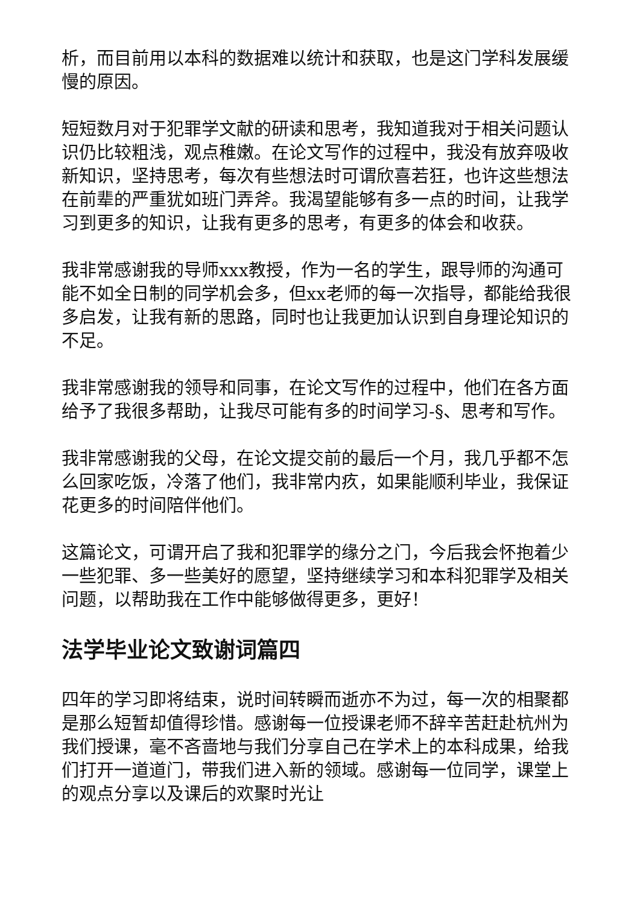析，而目前用以本科的数据难以统计和获取，也是这门学科发展缓慢的原因。
短短数月对于犯罪学文献的研读和思考，我知道我对于相关问题认识仍比较粗浅，观点稚嫩。在论文写作的过程中，我没有放弃吸收新知识，坚持思考，每次有些想法时可谓欣喜若狂，也许这些想法在前辈的严重犹如班门弄斧。我渴望能够有多一点的时间，让我学习到更多的知识，让我有更多的思考，有更多的体会和收获。
我非常感谢我的导师xxx教授，作为一名的学生，跟导师的沟通可能不如全日制的同学机会多，但xx老师的每一次指导，都能给我很多启发，让我有新的思路，同时也让我更加认识到自身理论知识的不足。
我非常感谢我的领导和同事，在论文写作的过程中，他们在各方面给予了我很多帮助，让我尽可能有多的时间学习-§、思考和写作。
我非常感谢我的父母，在论文提交前的最后一个月，我几乎都不怎么回家吃饭，冷落了他们，我非常内疚，如果能顺利毕业，我保证花更多的时间陪伴他们。
这篇论文，可谓开启了我和犯罪学的缘分之门，今后我会怀抱着少一些犯罪、多一些美好的愿望，坚持继续学习和本科犯罪学及相关问题，以帮助我在工作中能够做得更多，更好！
法学毕业论文致谢词篇四
四年的学习即将结束，说时间转瞬而逝亦不为过，每一次的相聚都是那么短暂却值得珍惜。感谢每一位授课老师不辞辛苦赶赴杭州为我们授课，毫不吝啬地与我们分享自己在学术上的本科成果，给我们打开一道道门，带我们进入新的领域。感谢每一位同学，课堂上的观点分享以及课后的欢聚时光让